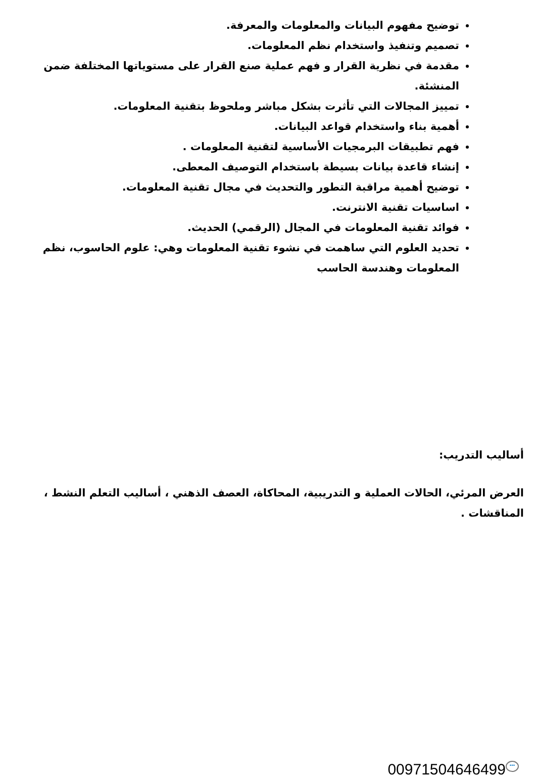توضيح مفهوم البيانات والمعلومات والمعرفة.
تصميم وتنفيذ واستخدام نظم المعلومات.
مقدمة في نظرية القرار و فهم عملية صنع القرار على مستوياتها المختلفة ضمن المنشئة.
تمييز المجالات التي تأثرت بشكل مباشر وملحوظ بتقنية المعلومات.
أهمية بناء واستخدام قواعد البيانات.
فهم تطبيقات البرمجيات الأساسية لتقنية المعلومات .
إنشاء قاعدة بيانات بسيطة باستخدام التوصيف المعطى.
توضيح أهمية مراقبة التطور والتحديث في مجال تقنية المعلومات.
اساسيات تقنية الانترنت.
فوائد تقنية المعلومات في المجال (الرقمي) الحديث.
تحديد العلوم التي ساهمت في نشوء تقنية المعلومات وهي: علوم الحاسوب، نظم المعلومات وهندسة الحاسب
أساليب التدريب:
العرض المرئي، الحالات العملية و التدريبية، المحاكاة، العصف الذهني ، أساليب التعلم النشط ، المناقشات .
00971504646499 •••